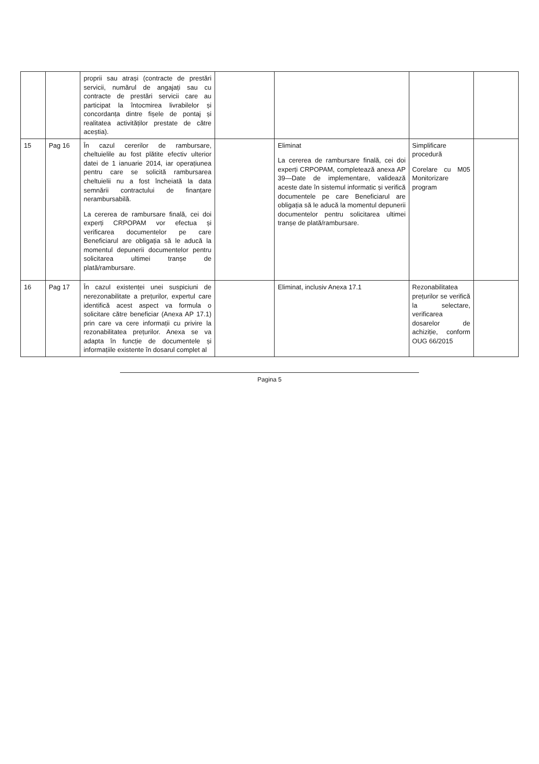| | | proprii sau atrași (contracte de prestări servicii, numărul de angajați sau cu contracte de prestări servicii care au participat la întocmirea livrabilelor și concordanța dintre fișele de pontaj și realitatea activităților prestate de către aceștia). | | | | |
| 15 | Pag 16 | În cazul cererilor de rambursare, cheltuielile au fost plătite efectiv ulterior datei de 1 ianuarie 2014, iar operațiunea pentru care se solicită rambursarea cheltuielii nu a fost încheiată la data semnării contractului de finanțare nerambursabilă. La cererea de rambursare finală, cei doi experți CRPOPAM vor efectua și verificarea documentelor pe care Beneficiarul are obligația să le aducă la momentul depunerii documentelor pentru solicitarea ultimei tranșe de plată/rambursare. | | Eliminat La cererea de rambursare finală, cei doi experți CRPOPAM, completează anexa AP 39—Date de implementare, validează aceste date în sistemul informatic și verifică documentele pe care Beneficiarul are obligația să le aducă la momentul depunerii documentelor pentru solicitarea ultimei tranșe de plată/rambursare. | Simplificare procedură Corelare cu M05 Monitorizare program | |
| 16 | Pag 17 | În cazul existenței unei suspiciuni de nerezonabilitate a prețurilor, expertul care identifică acest aspect va formula o solicitare către beneficiar (Anexa AP 17.1) prin care va cere informații cu privire la rezonabilitatea prețurilor. Anexa se va adapta în funcție de documentele și informațiile existente în dosarul complet al | | Eliminat, inclusiv Anexa 17.1 | Rezonabilitatea prețurilor se verifică la selectare, verificarea dosarelor de achiziție, conform OUG 66/2015 | |
Pagina 5